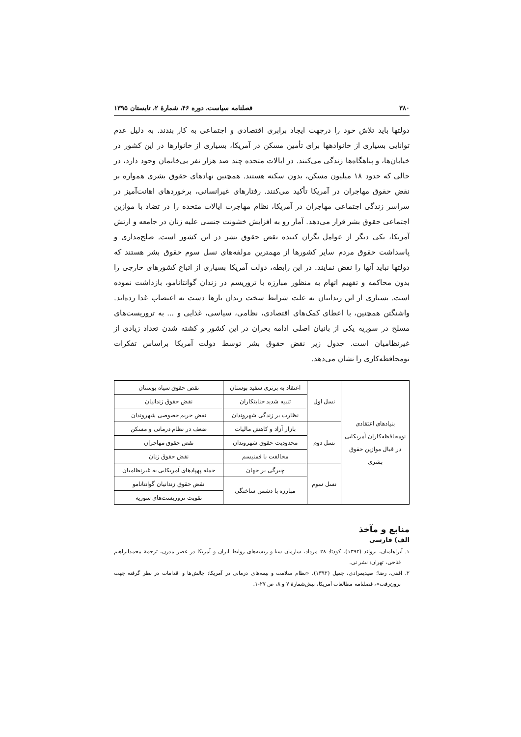۳۸۰ فصلنامه سیاست، دوره ۴۶، شمارهٔ ۲، تابستان ۱۳۹۵
دولتها باید تلاش خود را درجهت ایجاد برابری اقتصادی و اجتماعی به کار بندند. به دلیل عدم توانایی بسیاری از خانوادهها برای تأمین مسکن در آمریکا، بسیاری از خانوارها در این کشور در خیابان‌ها، و پناهگاه‌ها زندگی می‌کنند. در ایالات متحده چند صد هزار نفر بی‌خانمان وجود دارد، در حالی که حدود ۱۸ میلیون مسکن، بدون سکنه هستند. همچنین نهادهای حقوق بشری همواره بر نقض حقوق مهاجران در آمریکا تأکید می‌کنند. رفتارهای غیرانسانی، برخوردهای اهانت‌آمیز در سراسر زندگی اجتماعی مهاجران در آمریکا، نظام مهاجرت ایالات متحده را در تضاد با موازین اجتماعی حقوق بشر قرار می‌دهد. آمار رو به افزایش خشونت جنسی علیه زنان در جامعه و ارتش آمریکا، یکی دیگر از عوامل نگران کننده نقض حقوق بشر در این کشور است. صلح‌مداری و پاسداشت حقوق مردم سایر کشورها از مهمترین مولفه‌های نسل سوم حقوق بشر هستند که دولتها نباید آنها را نقض نمایند. در این رابطه، دولت آمریکا بسیاری از اتباع کشورهای خارجی را بدون محاکمه و تفهیم اتهام به منظور مبارزه با تروریسم در زندان گوانتانامو، بازداشت نموده است. بسیاری از این زندانیان به علت شرایط سخت زندان بارها دست به اعتصاب غذا زده‌اند. واشنگتن همچنین، با اعطای کمک‌های اقتصادی، نظامی، سیاسی، غذایی و ... به تروریست‌های مسلح در سوریه یکی از بانیان اصلی ادامه بحران در این کشور و کشته شدن تعداد زیادی از غیرنظامیان است. جدول زیر نقض حقوق بشر توسط دولت آمریکا براساس تفکرات نومحافظه‌کاری را نشان می‌دهد.
| بنیادهای اعتقادی نومحافظه‌کاران آمریکایی در قبال موازین حقوق بشری | نسل اول | اعتقاد به برتری سفید پوستان | نقض حقوق سیاه پوستان |
| | | تنبیه شدید جنایتکاران | نقض حقوق زندانیان |
| | | نظارت بر زندگی شهروندان | نقض حریم خصوصی شهروندان |
| | نسل دوم | بازار آزاد و کاهش مالیات | ضعف در نظام درمانی و مسکن |
| | | محدودیت حقوق شهروندان | نقض حقوق مهاجران |
| | | مخالفت با فمنیسم | نقض حقوق زنان |
| | نسل سوم | چیرگی بر جهان | حمله پهپادهای آمریکایی به غیرنظامیان |
| | | مبارزه با دشمن ساختگی | نقض حقوق زندانیان گوانتانامو |
| | | | تقویت تروریست‌های سوریه |
منابع و مآخذ
الف) فارسی
۱. آبراهامیان، یرواند (۱۳۹۲)، کودتا: ۲۸ مرداد، سازمان سیا و ریشه‌های روابط ایران و آمریکا در عصر مدرن، ترجمهٔ محمدابراهیم فتاحی، تهران: نشر نی.
۲. افقی، رضا؛ صیدیمرادی، جمیل (۱۳۹۲)، «نظام سلامت و بیمه‌های درمانی در آمریکا: چالش‌ها و اقدامات در نظر گرفته جهت برون‌رفت»، فصلنامه مطالعات آمریکا، پیش‌شمارهٔ ۷ و ۸، ص ۲۷-۱.